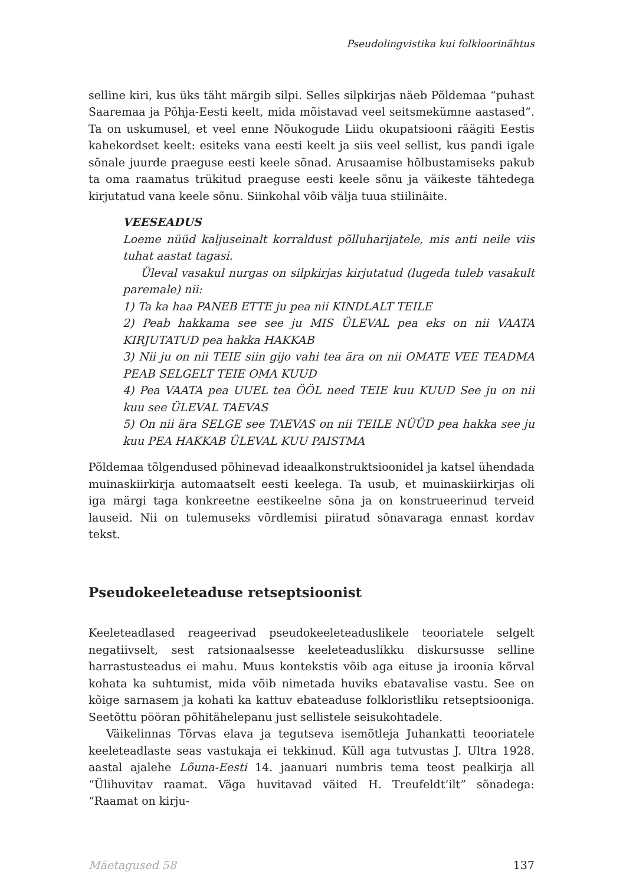Pseudolingvistika kui folkloorinähtus
selline kiri, kus üks täht märgib silpi. Selles silpkirjas näeb Põldemaa “puhast Saaremaa ja Põhja-Eesti keelt, mida mõistavad veel seitsmekümne aastased”. Ta on uskumusel, et veel enne Nõukogude Liidu okupatsiooni räägiti Eestis kahekordset keelt: esiteks vana eesti keelt ja siis veel sellist, kus pandi igale sõnale juurde praeguse eesti keele sõnad. Arusaamise hõlbustamiseks pakub ta oma raamatus trükitud praeguse eesti keele sõnu ja väikeste tähtedega kirjutatud vana keele sõnu. Siinkohal võib välja tuua stiilinäite.
VEESEADUS
Loeme nüüd kaljuseinalt korraldust põlluharijatele, mis anti neile viis tuhat aastat tagasi.
Üleval vasakul nurgas on silpkirjas kirjutatud (lugeda tuleb vasakult paremale) nii:
1) Ta ka haa PANEB ETTE ju pea nii KINDLALT TEILE
2) Peab hakkama see see ju MIS ÜLEVAL pea eks on nii VAATA KIRJUTATUD pea hakka HAKKAB
3) Nii ju on nii TEIE siin gijo vahi tea ära on nii OMATE VEE TEADMA PEAB SELGELT TEIE OMA KUUD
4) Pea VAATA pea UUEL tea ÖÖL need TEIE kuu KUUD See ju on nii kuu see ÜLEVAL TAEVAS
5) On nii ära SELGE see TAEVAS on nii TEILE NÜÜD pea hakka see ju kuu PEA HAKKAB ÜLEVAL KUU PAISTMA
Põldemaa tõlgendused põhinevad ideaalkonstruktsioonidel ja katsel ühendada muinaskiirkirja automaatselt eesti keelega. Ta usub, et muinaskiirkirjas oli iga märgi taga konkreetne eestikeelne sõna ja on konstrueerinud terveid lauseid. Nii on tulemuseks võrdlemisi piiratud sõnavaraga ennast kordav tekst.
Pseudokeeleteaduse retseptsioonist
Keeleteadlased reageerivad pseudokeeleteaduslikele teooriatele selgelt negatiivselt, sest ratsionaalsesse keeleteaduslikku diskursusse selline harrastusteadus ei mahu. Muus kontekstis võib aga eituse ja iroonia kõrval kohata ka suhtumist, mida võib nimetada huviks ebatavalise vastu. See on kõige sarnasem ja kohati ka kattuv ebateaduse folkloristliku retseptsiooniga. Seetõttu pööran põhitähelepanu just sellistele seisukohtadele.
Väikelinnas Tõrvas elava ja tegutseva isemõtleja Juhankatti teooriatele keeleteadlaste seas vastukaja ei tekkinud. Küll aga tutvustas J. Ultra 1928. aastal ajalehe Lõuna-Eesti 14. jaanuari numbris tema teost pealkirja all “Ülihuvitav raamat. Väga huvitavad väited H. Treufeldt’ilt” sõnadega: “Raamat on kirju-
Mäetagused 58 137